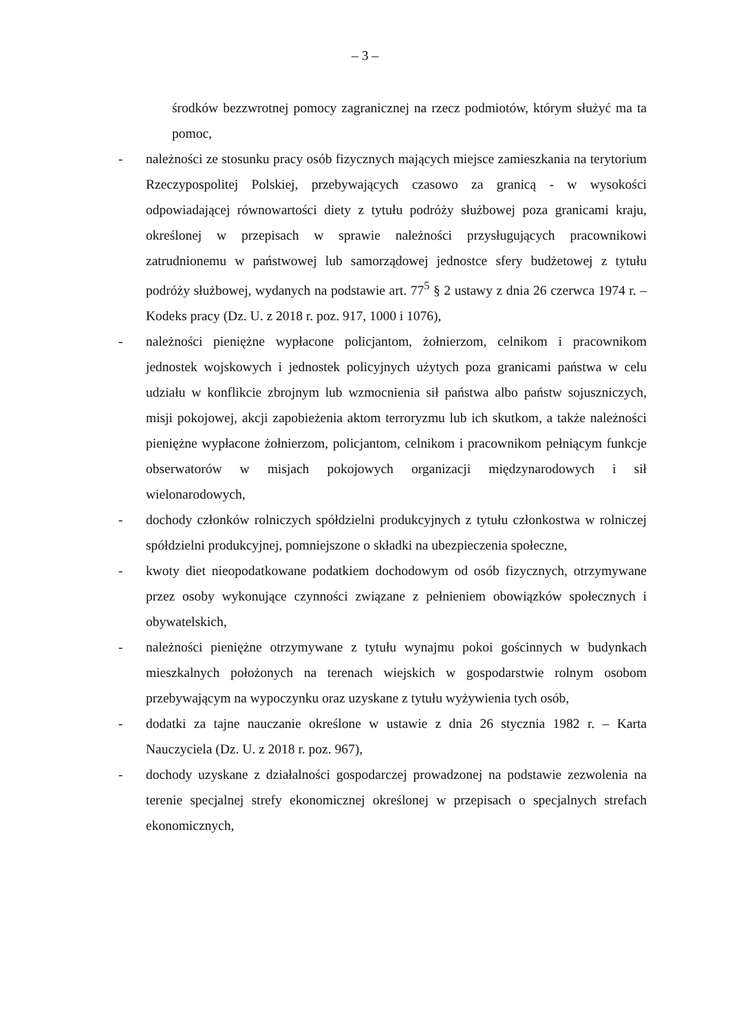– 3 –
środków bezzwrotnej pomocy zagranicznej na rzecz podmiotów, którym służyć ma ta pomoc,
- należności ze stosunku pracy osób fizycznych mających miejsce zamieszkania na terytorium Rzeczypospolitej Polskiej, przebywających czasowo za granicą - w wysokości odpowiadającej równowartości diety z tytułu podróży służbowej poza granicami kraju, określonej w przepisach w sprawie należności przysługujących pracownikowi zatrudnionemu w państwowej lub samorządowej jednostce sfery budżetowej z tytułu podróży służbowej, wydanych na podstawie art. 77<sup>5</sup> § 2 ustawy z dnia 26 czerwca 1974 r. – Kodeks pracy (Dz. U. z 2018 r. poz. 917, 1000 i 1076),
- należności pieniężne wypłacone policjantom, żołnierzom, celnikom i pracownikom jednostek wojskowych i jednostek policyjnych użytych poza granicami państwa w celu udziału w konflikcie zbrojnym lub wzmocnienia sił państwa albo państw sojuszniczych, misji pokojowej, akcji zapobieżenia aktom terroryzmu lub ich skutkom, a także należności pieniężne wypłacone żołnierzom, policjantom, celnikom i pracownikom pełniącym funkcje obserwatorów w misjach pokojowych organizacji międzynarodowych i sił wielonarodowych,
- dochody członków rolniczych spółdzielni produkcyjnych z tytułu członkostwa w rolniczej spółdzielni produkcyjnej, pomniejszone o składki na ubezpieczenia społeczne,
- kwoty diet nieopodatkowane podatkiem dochodowym od osób fizycznych, otrzymywane przez osoby wykonujące czynności związane z pełnieniem obowiązków społecznych i obywatelskich,
- należności pieniężne otrzymywane z tytułu wynajmu pokoi gościnnych w budynkach mieszkalnych położonych na terenach wiejskich w gospodarstwie rolnym osobom przebywającym na wypoczynku oraz uzyskane z tytułu wyżywienia tych osób,
- dodatki za tajne nauczanie określone w ustawie z dnia 26 stycznia 1982 r. – Karta Nauczyciela (Dz. U. z 2018 r. poz. 967),
- dochody uzyskane z działalności gospodarczej prowadzonej na podstawie zezwolenia na terenie specjalnej strefy ekonomicznej określonej w przepisach o specjalnych strefach ekonomicznych,